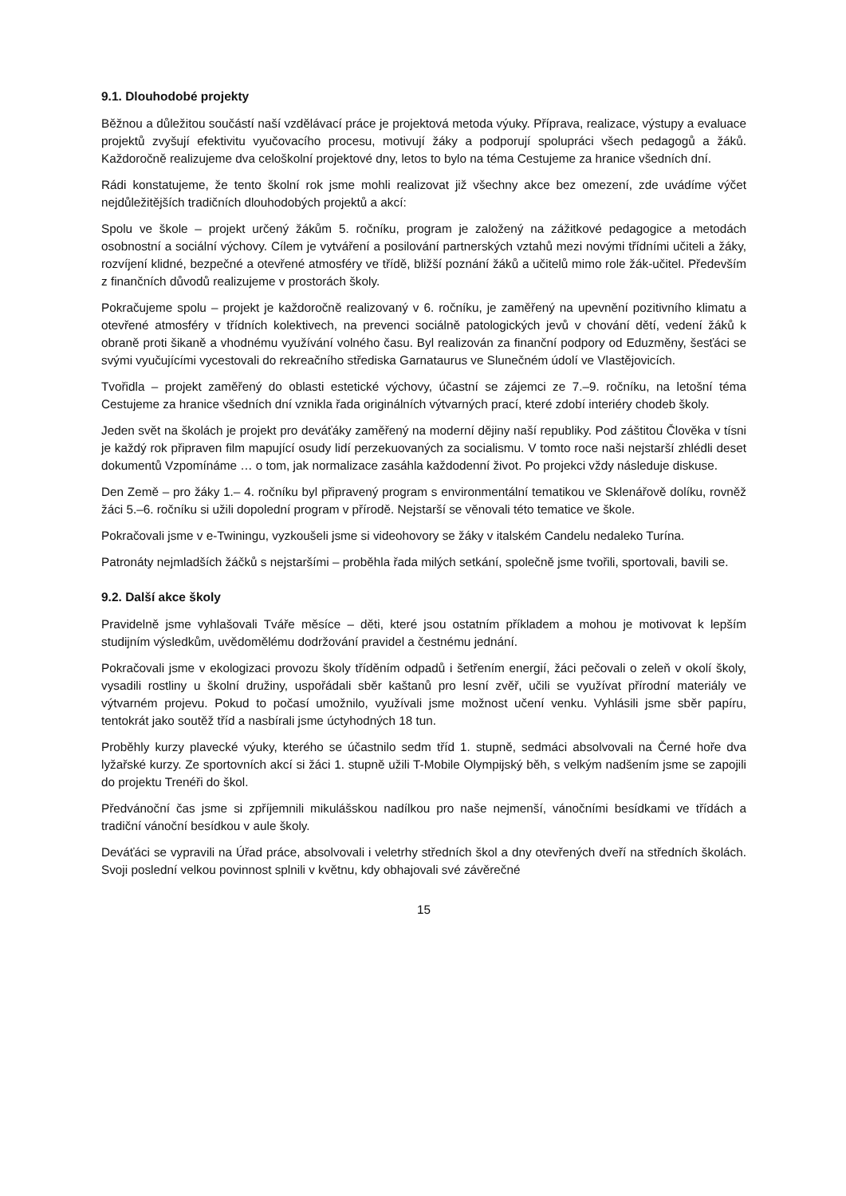9.1. Dlouhodobé projekty
Běžnou a důležitou součástí naší vzdělávací práce je projektová metoda výuky. Příprava, realizace, výstupy a evaluace projektů zvyšují efektivitu vyučovacího procesu, motivují žáky a podporují spolupráci všech pedagogů a žáků. Každoročně realizujeme dva celoškolní projektové dny, letos to bylo na téma Cestujeme za hranice všedních dní.
Rádi konstatujeme, že tento školní rok jsme mohli realizovat již všechny akce bez omezení, zde uvádíme výčet nejdůležitějších tradičních dlouhodobých projektů a akcí:
Spolu ve škole – projekt určený žákům 5. ročníku, program je založený na zážitkové pedagogice a metodách osobnostní a sociální výchovy. Cílem je vytváření a posilování partnerských vztahů mezi novými třídními učiteli a žáky, rozvíjení klidné, bezpečné a otevřené atmosféry ve třídě, bližší poznání žáků a učitelů mimo role žák-učitel. Především z finančních důvodů realizujeme v prostorách školy.
Pokračujeme spolu – projekt je každoročně realizovaný v 6. ročníku, je zaměřený na upevnění pozitivního klimatu a otevřené atmosféry v třídních kolektivech, na prevenci sociálně patologických jevů v chování dětí, vedení žáků k obraně proti šikaně a vhodnému využívání volného času. Byl realizován za finanční podpory od Eduzměny, šesťáci se svými vyučujícími vycestovali do rekreačního střediska Garnataurus ve Slunečném údolí ve Vlastějovicích.
Tvořidla – projekt zaměřený do oblasti estetické výchovy, účastní se zájemci ze 7.–9. ročníku, na letošní téma Cestujeme za hranice všedních dní vznikla řada originálních výtvarných prací, které zdobí interiéry chodeb školy.
Jeden svět na školách je projekt pro deváťáky zaměřený na moderní dějiny naší republiky. Pod záštitou Člověka v tísni je každý rok připraven film mapující osudy lidí perzekuovaných za socialismu. V tomto roce naši nejstarší zhlédli deset dokumentů Vzpomínáme … o tom, jak normalizace zasáhla každodenní život. Po projekci vždy následuje diskuse.
Den Země – pro žáky 1.– 4. ročníku byl připravený program s environmentální tematikou ve Sklenářově dolíku, rovněž žáci 5.–6. ročníku si užili dopolední program v přírodě. Nejstarší se věnovali této tematice ve škole.
Pokračovali jsme v e-Twiningu, vyzkoušeli jsme si videohovory se žáky v italském Candelu nedaleko Turína.
Patronáty nejmladších žáčků s nejstaršími – proběhla řada milých setkání, společně jsme tvořili, sportovali, bavili se.
9.2. Další akce školy
Pravidelně jsme vyhlašovali Tváře měsíce – děti, které jsou ostatním příkladem a mohou je motivovat k lepším studijním výsledkům, uvědomělému dodržování pravidel a čestnému jednání.
Pokračovali jsme v ekologizaci provozu školy tříděním odpadů i šetřením energií, žáci pečovali o zeleň v okolí školy, vysadili rostliny u školní družiny, uspořádali sběr kaštanů pro lesní zvěř, učili se využívat přírodní materiály ve výtvarném projevu. Pokud to počasí umožnilo, využívali jsme možnost učení venku. Vyhlásili jsme sběr papíru, tentokrát jako soutěž tříd a nasbírali jsme úctyhodných 18 tun.
Proběhly kurzy plavecké výuky, kterého se účastnilo sedm tříd 1. stupně, sedmáci absolvovali na Černé hoře dva lyžařské kurzy. Ze sportovních akcí si žáci 1. stupně užili T-Mobile Olympijský běh, s velkým nadšením jsme se zapojili do projektu Trenéři do škol.
Předvánoční čas jsme si zpříjemnili mikulášskou nadílkou pro naše nejmenší, vánočními besídkami ve třídách a tradiční vánoční besídkou v aule školy.
Deváťáci se vypravili na Úřad práce, absolvovali i veletrhy středních škol a dny otevřených dveří na středních školách. Svoji poslední velkou povinnost splnili v květnu, kdy obhajovali své závěrečné
15